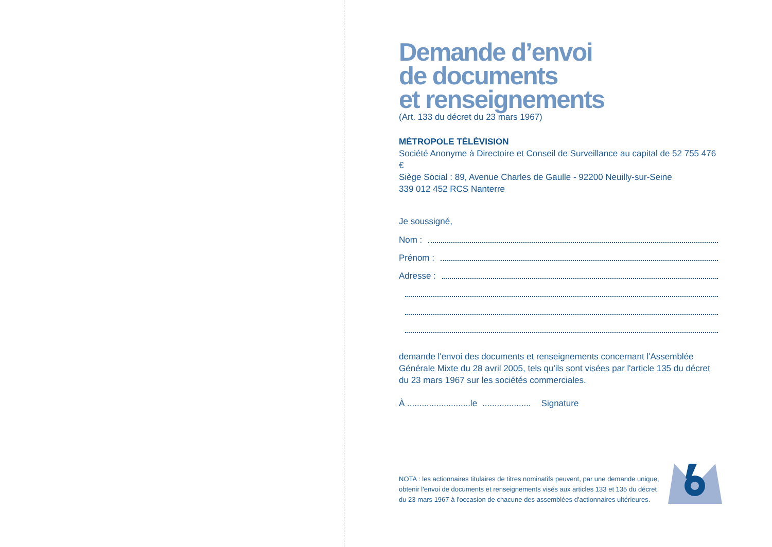Demande d’envoi
de documents
et renseignements
(Art. 133 du décret du 23 mars 1967)
MÉTROPOLE TÉLÉVISION
Société Anonyme à Directoire et Conseil de Surveillance au capital de 52 755 476 €
Siège Social : 89, Avenue Charles de Gaulle - 92200 Neuilly-sur-Seine
339 012 452 RCS Nanterre
Je soussigné,
Nom :
Prénom :
Adresse :
demande l'envoi des documents et renseignements concernant l'Assemblée Générale Mixte du 28 avril 2005, tels qu'ils sont visées par l'article 135 du décret du 23 mars 1967 sur les sociétés commerciales.
À ..........................le .................... Signature
NOTA : les actionnaires titulaires de titres nominatifs peuvent, par une demande unique, obtenir l'envoi de documents et renseignements visés aux articles 133 et 135 du décret du 23 mars 1967 à l'occasion de chacune des assemblées d'actionnaires ultérieures.